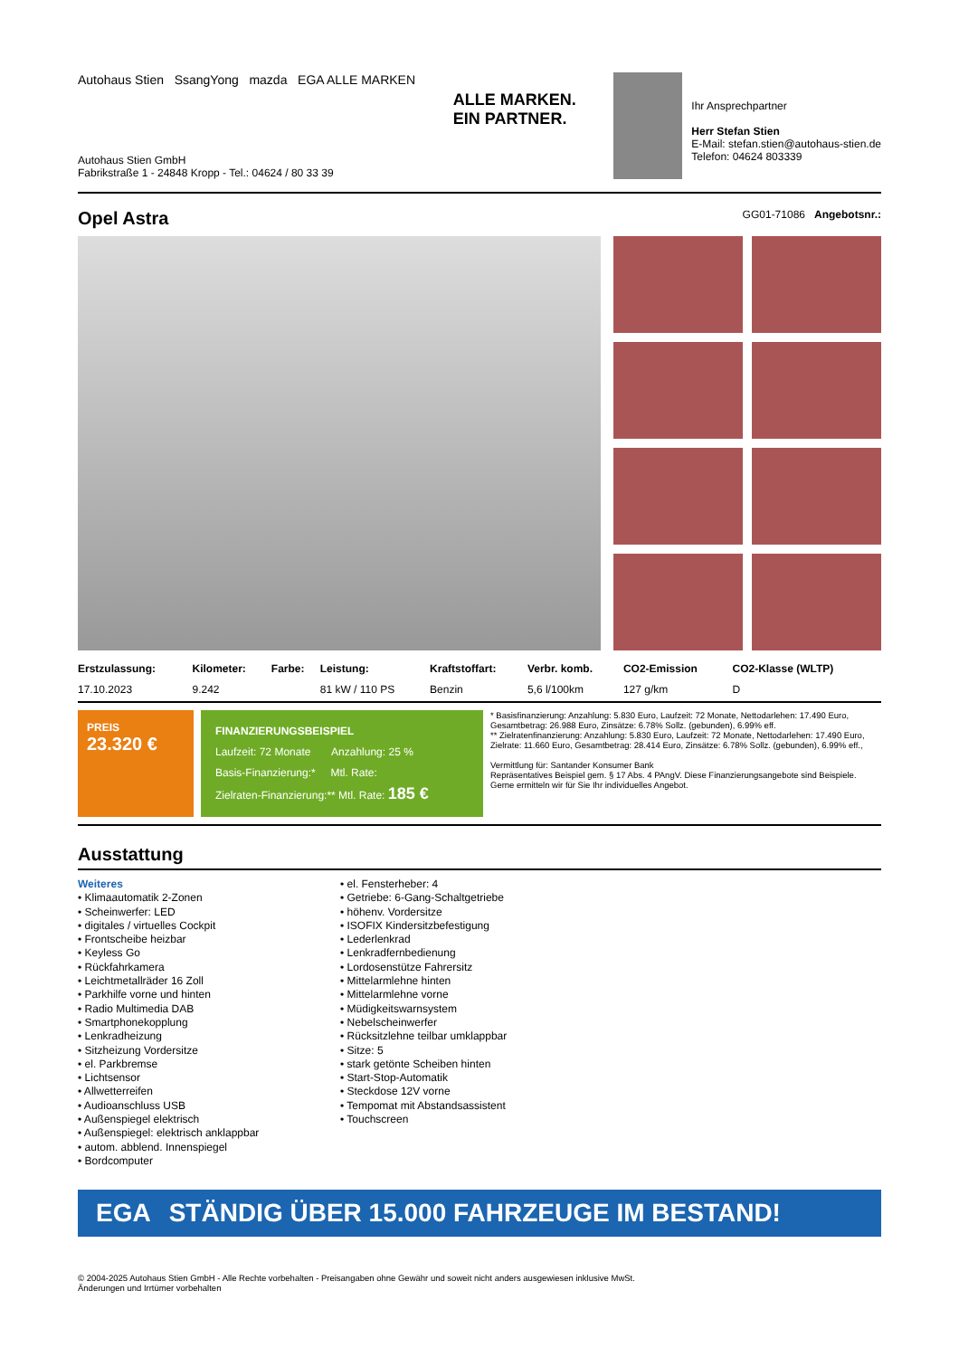Autohaus Stien SsangYong mazda EGA ALLE MARKEN
Autohaus Stien GmbH
Fabrikstraße 1 - 24848 Kropp - Tel.: 04624 / 80 33 39
ALLE MARKEN.
EIN PARTNER.
Ihr Ansprechpartner
Herr Stefan Stien
E-Mail: stefan.stien@autohaus-stien.de
Telefon: 04624 803339
Opel Astra GG01-71086 Angebotsnr.:
| Erstzulassung: | Kilometer: | Farbe: | Leistung: | Kraftstoffart: | Verbr. komb. | CO2-Emission | CO2-Klasse (WLTP) |
| --- | --- | --- | --- | --- | --- | --- | --- |
| 17.10.2023 | 9.242 | | 81 kW / 110 PS | Benzin | 5,6 l/100km | 127 g/km | D |
PREIS
23.320 €
FINANZIERUNGSBEISPIEL
Laufzeit: 72 Monate Anzahlung: 25 %
Basis-Finanzierung:* Mtl. Rate:
Zielraten-Finanzierung:** Mtl. Rate: 185 €
* Basisfinanzierung: Anzahlung: 5.830 Euro, Laufzeit: 72 Monate, Nettodarlehen: 17.490 Euro, Gesamtbetrag: 26.988 Euro, Zinsätze: 6.78% Sollz. (gebunden), 6.99% eff.
** Zielratenfinanzierung: Anzahlung: 5.830 Euro, Laufzeit: 72 Monate, Nettodarlehen: 17.490 Euro, Zielrate: 11.660 Euro, Gesamtbetrag: 28.414 Euro, Zinsätze: 6.78% Sollz. (gebunden), 6.99% eff.,
Vermittlung für: Santander Konsumer Bank
Repräsentatives Beispiel gem. § 17 Abs. 4 PAngV. Diese Finanzierungsangebote sind Beispiele. Gerne ermitteln wir für Sie Ihr individuelles Angebot.
Ausstattung
Weiteres
• Klimaautomatik 2-Zonen
• Scheinwerfer: LED
• digitales / virtuelles Cockpit
• Frontscheibe heizbar
• Keyless Go
• Rückfahrkamera
• Leichtmetallräder 16 Zoll
• Parkhilfe vorne und hinten
• Radio Multimedia DAB
• Smartphonekopplung
• Lenkradheizung
• Sitzheizung Vordersitze
• el. Parkbremse
• Lichtsensor
• Allwetterreifen
• Audioanschluss USB
• Außenspiegel elektrisch
• Außenspiegel: elektrisch anklappbar
• autom. abblend. Innenspiegel
• Bordcomputer
• el. Fensterheber: 4
• Getriebe: 6-Gang-Schaltgetriebe
• höhenv. Vordersitze
• ISOFIX Kindersitzbefestigung
• Lederlenkrad
• Lenkradfernbedienung
• Lordosenstütze Fahrersitz
• Mittelarmlehne hinten
• Mittelarmlehne vorne
• Müdigkeitswarnsystem
• Nebelscheinwerfer
• Rücksitzlehne teilbar umklappbar
• Sitze: 5
• stark getönte Scheiben hinten
• Start-Stop-Automatik
• Steckdose 12V vorne
• Tempomat mit Abstandsassistent
• Touchscreen
EGA STÄNDIG ÜBER 15.000 FAHRZEUGE IM BESTAND!
© 2004-2025 Autohaus Stien GmbH - Alle Rechte vorbehalten - Preisangaben ohne Gewähr und soweit nicht anders ausgewiesen inklusive MwSt.
Änderungen und Irrtümer vorbehalten